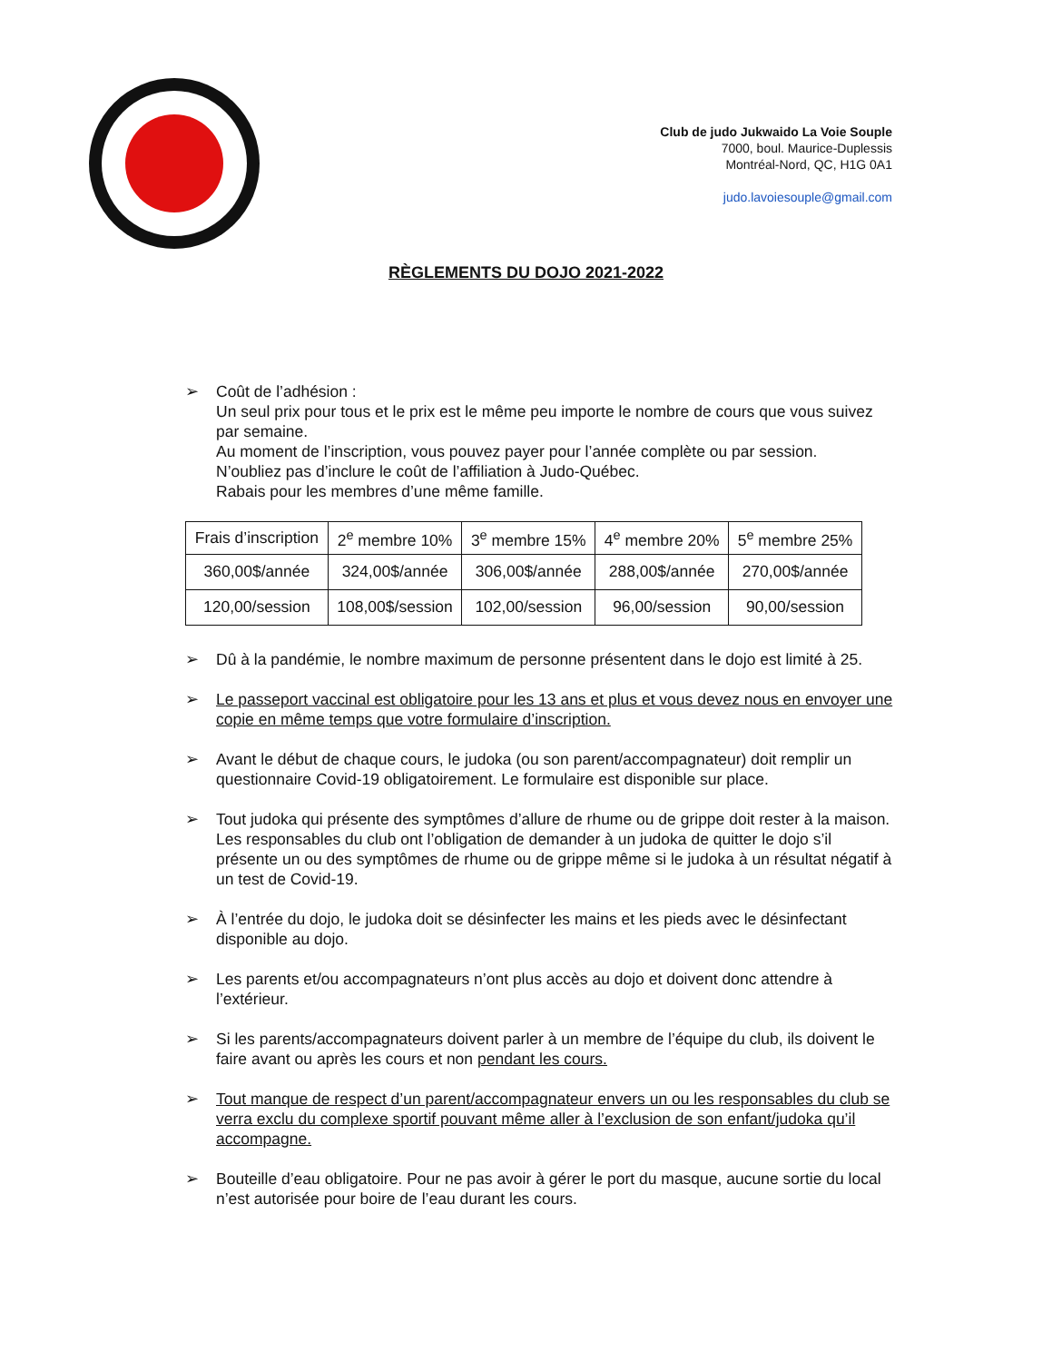Club de judo Jukwaido La Voie Souple
7000, boul. Maurice-Duplessis
Montréal-Nord, QC, H1G 0A1
judo.lavoiesouple@gmail.com
RÈGLEMENTS DU DOJO 2021-2022
➢ Coût de l’adhésion :
Un seul prix pour tous et le prix est le même peu importe le nombre de cours que vous suivez par semaine.
Au moment de l’inscription, vous pouvez payer pour l’année complète ou par session.
N’oubliez pas d’inclure le coût de l’affiliation à Judo-Québec.
Rabais pour les membres d’une même famille.
| Frais d’inscription | 2<sup>e</sup> membre 10% | 3<sup>e</sup> membre 15% | 4<sup>e</sup> membre 20% | 5<sup>e</sup> membre 25% |
| 360,00$/année | 324,00$/année | 306,00$/année | 288,00$/année | 270,00$/année |
| 120,00/session | 108,00$/session | 102,00/session | 96,00/session | 90,00/session |
➢ Dû à la pandémie, le nombre maximum de personne présentent dans le dojo est limité à 25.
➢ Le passeport vaccinal est obligatoire pour les 13 ans et plus et vous devez nous en envoyer une copie en même temps que votre formulaire d’inscription.
➢ Avant le début de chaque cours, le judoka (ou son parent/accompagnateur) doit remplir un questionnaire Covid-19 obligatoirement. Le formulaire est disponible sur place.
➢ Tout judoka qui présente des symptômes d’allure de rhume ou de grippe doit rester à la maison. Les responsables du club ont l’obligation de demander à un judoka de quitter le dojo s’il présente un ou des symptômes de rhume ou de grippe même si le judoka à un résultat négatif à un test de Covid-19.
➢ À l’entrée du dojo, le judoka doit se désinfecter les mains et les pieds avec le désinfectant disponible au dojo.
➢ Les parents et/ou accompagnateurs n’ont plus accès au dojo et doivent donc attendre à l’extérieur.
➢ Si les parents/accompagnateurs doivent parler à un membre de l’équipe du club, ils doivent le faire avant ou après les cours et non pendant les cours.
➢ Tout manque de respect d’un parent/accompagnateur envers un ou les responsables du club se verra exclu du complexe sportif pouvant même aller à l’exclusion de son enfant/judoka qu’il accompagne.
➢ Bouteille d’eau obligatoire. Pour ne pas avoir à gérer le port du masque, aucune sortie du local n’est autorisée pour boire de l’eau durant les cours.